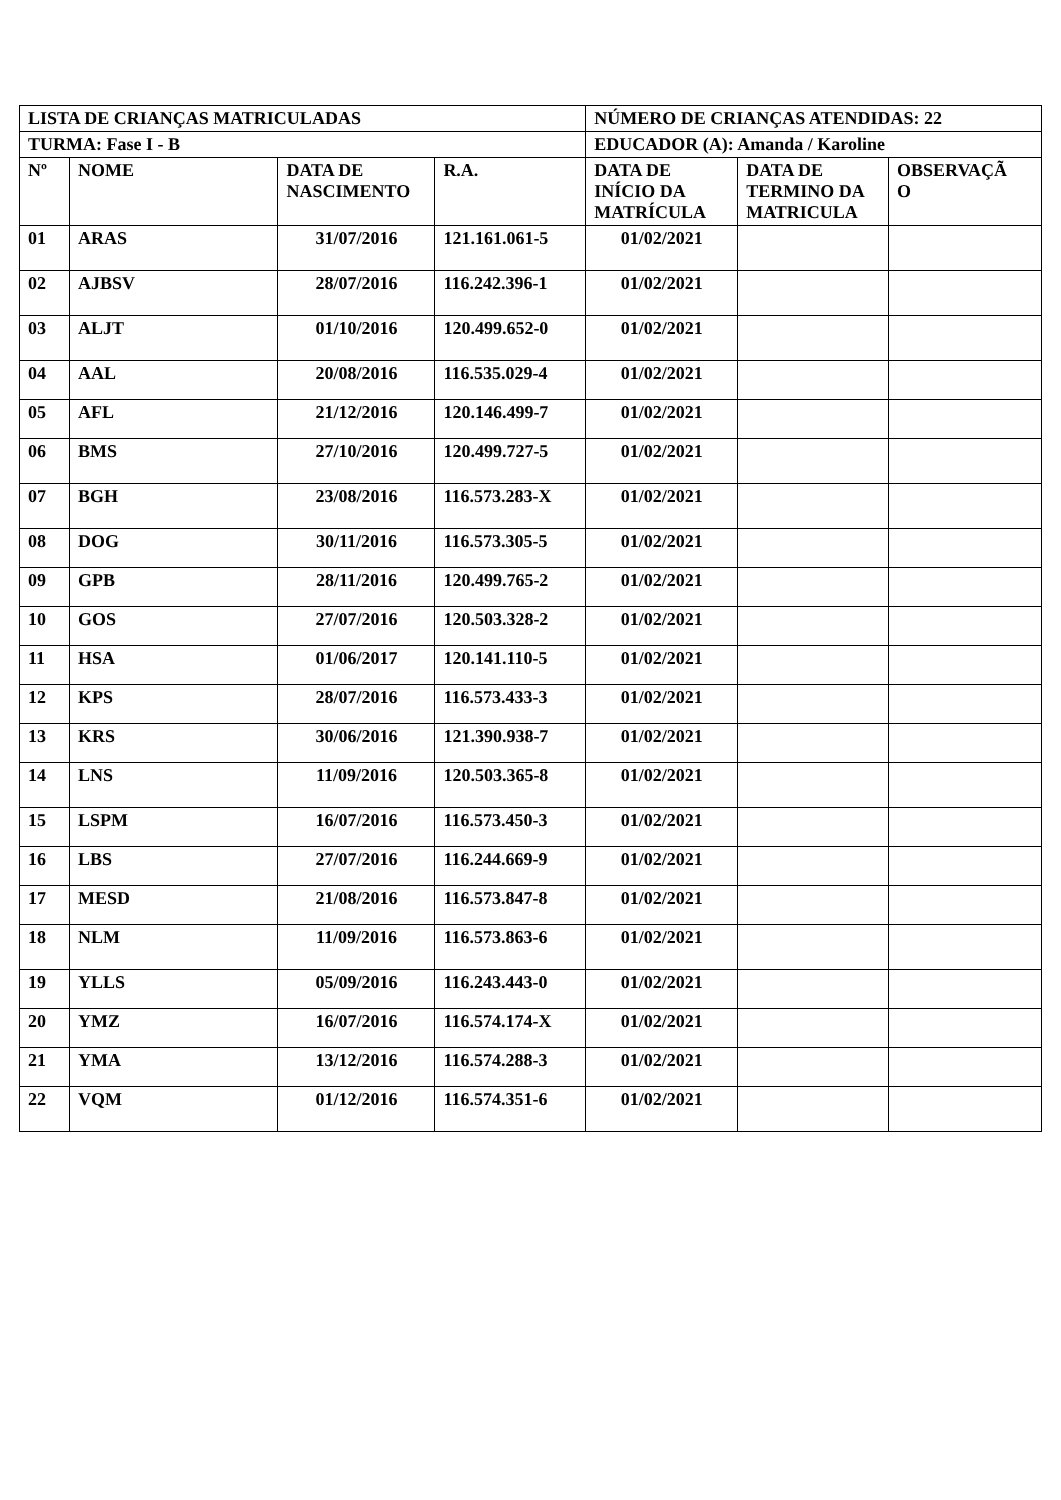| LISTA DE CRIANÇAS MATRICULADAS | | | | NÚMERO DE CRIANÇAS ATENDIDAS: 22 | | |
| --- | --- | --- | --- | --- | --- | --- |
| TURMA: Fase I - B | | | | EDUCADOR (A): Amanda / Karoline | | |
| Nº | NOME | DATA DE NASCIMENTO | R.A. | DATA DE INÍCIO DA MATRÍCULA | DATA DE TERMINO DA MATRICULA | OBSERVAÇÃ O |
| 01 | ARAS | 31/07/2016 | 121.161.061-5 | 01/02/2021 | | |
| 02 | AJBSV | 28/07/2016 | 116.242.396-1 | 01/02/2021 | | |
| 03 | ALJT | 01/10/2016 | 120.499.652-0 | 01/02/2021 | | |
| 04 | AAL | 20/08/2016 | 116.535.029-4 | 01/02/2021 | | |
| 05 | AFL | 21/12/2016 | 120.146.499-7 | 01/02/2021 | | |
| 06 | BMS | 27/10/2016 | 120.499.727-5 | 01/02/2021 | | |
| 07 | BGH | 23/08/2016 | 116.573.283-X | 01/02/2021 | | |
| 08 | DOG | 30/11/2016 | 116.573.305-5 | 01/02/2021 | | |
| 09 | GPB | 28/11/2016 | 120.499.765-2 | 01/02/2021 | | |
| 10 | GOS | 27/07/2016 | 120.503.328-2 | 01/02/2021 | | |
| 11 | HSA | 01/06/2017 | 120.141.110-5 | 01/02/2021 | | |
| 12 | KPS | 28/07/2016 | 116.573.433-3 | 01/02/2021 | | |
| 13 | KRS | 30/06/2016 | 121.390.938-7 | 01/02/2021 | | |
| 14 | LNS | 11/09/2016 | 120.503.365-8 | 01/02/2021 | | |
| 15 | LSPM | 16/07/2016 | 116.573.450-3 | 01/02/2021 | | |
| 16 | LBS | 27/07/2016 | 116.244.669-9 | 01/02/2021 | | |
| 17 | MESD | 21/08/2016 | 116.573.847-8 | 01/02/2021 | | |
| 18 | NLM | 11/09/2016 | 116.573.863-6 | 01/02/2021 | | |
| 19 | YLLS | 05/09/2016 | 116.243.443-0 | 01/02/2021 | | |
| 20 | YMZ | 16/07/2016 | 116.574.174-X | 01/02/2021 | | |
| 21 | YMA | 13/12/2016 | 116.574.288-3 | 01/02/2021 | | |
| 22 | VQM | 01/12/2016 | 116.574.351-6 | 01/02/2021 | | |